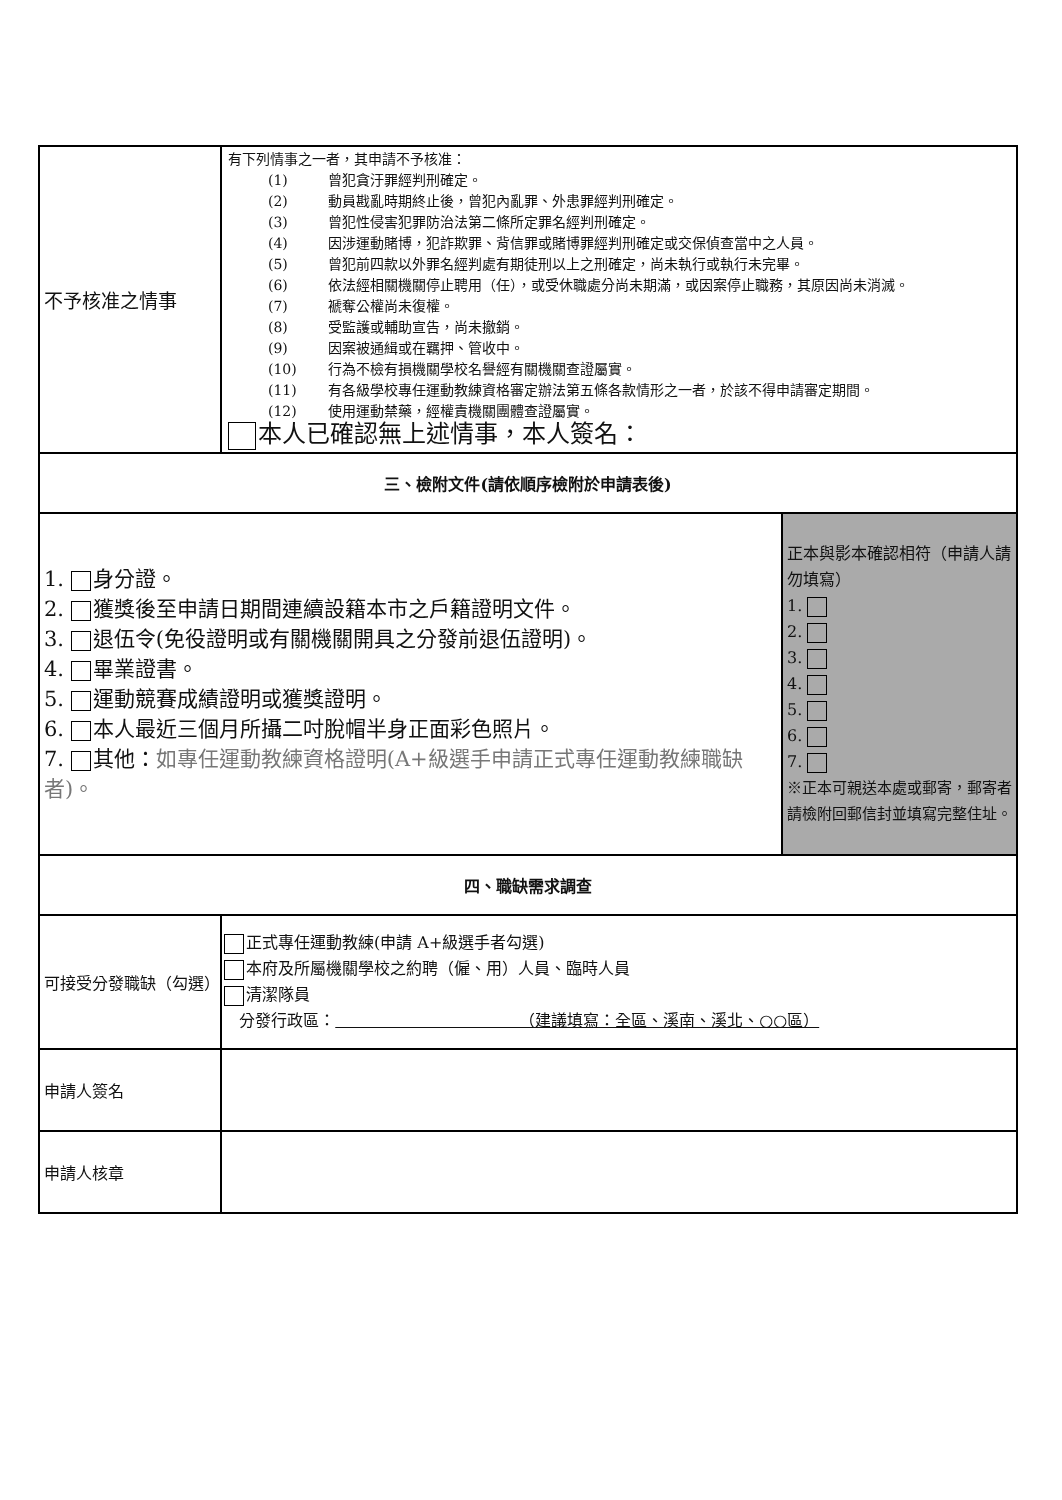| 不予核准之情事 | 有下列情事之一者，其申請不予核准： (1) 曾犯貪汙罪經判刑確定。 (2) 動員戡亂時期終止後，曾犯內亂罪、外患罪經判刑確定。 (3) 曾犯性侵害犯罪防治法第二條所定罪名經判刑確定。 (4) 因涉運動賭博，犯詐欺罪、背信罪或賭博罪經判刑確定或交保偵查當中之人員。 (5) 曾犯前四款以外罪名經判處有期徒刑以上之刑確定，尚未執行或執行未完畢。 (6) 依法經相關機關停止聘用（任），或受休職處分尚未期滿，或因案停止職務，其原因尚未消滅。 (7) 褫奪公權尚未復權。 (8) 受監護或輔助宣告，尚未撤銷。 (9) 因案被通緝或在羈押、管收中。 (10) 行為不檢有損機關學校名譽經有關機關查證屬實。 (11) 有各級學校專任運動教練資格審定辦法第五條各款情形之一者，於該不得申請審定期間。 (12) 使用運動禁藥，經權責機關團體查證屬實。 本人已確認無上述情事，本人簽名： | |
| 三、檢附文件(請依順序檢附於申請表後) | | |
| 1. 身分證。 2. 獲獎後至申請日期間連續設籍本市之戶籍證明文件。 3. 退伍令(免役證明或有關機關開具之分發前退伍證明)。 4. 畢業證書。 5. 運動競賽成績證明或獲獎證明。 6. 本人最近三個月所攝二吋脫帽半身正面彩色照片。 7. 其他： 如專任運動教練資格證明(A+級選手申請正式專任運動教練職缺者)。 | | 正本與影本確認相符（申請人請勿填寫） 1. 2. 3. 4. 5. 6. 7. ※正本可親送本處或郵寄，郵寄者請檢附回郵信封並填寫完整住址。 |
| 四、職缺需求調查 | | |
| 可接受分發職缺（勾選） | 正式專任運動教練(申請 A+級選手者勾選) 本府及所屬機關學校之約聘（僱、用）人員、臨時人員 清潔隊員 分發行政區： （建議填寫：全區、溪南、溪北、○○區） | |
| 申請人簽名 | | |
| 申請人核章 | | |